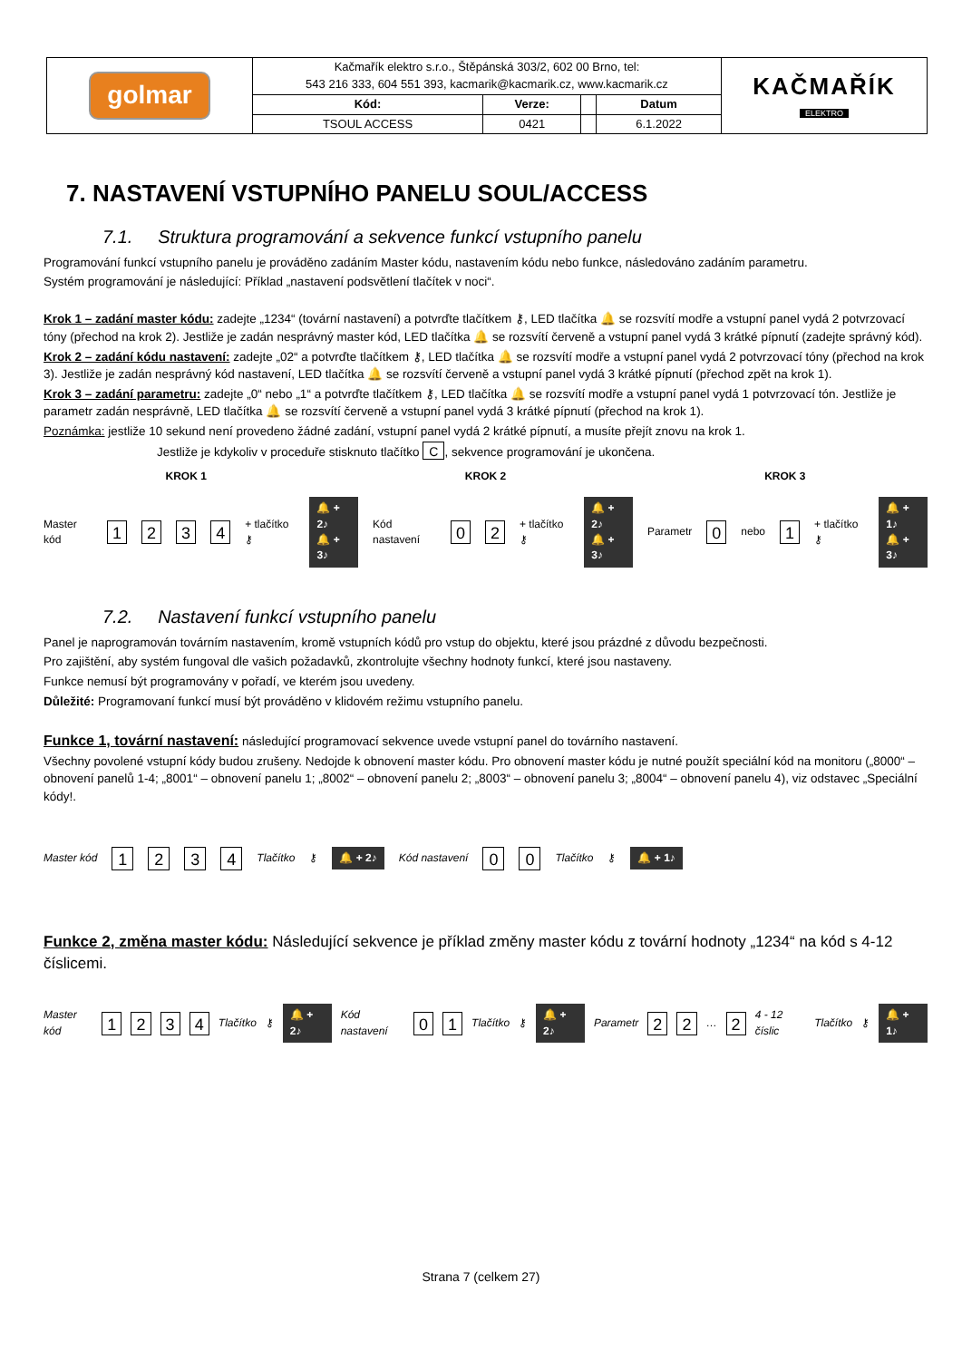| golmar | Kačmařík elektro s.r.o., Štěpánská 303/2, 602 00 Brno, tel: 543 216 333, 604 551 393, kacmarik@kacmarik.cz, www.kacmarik.cz | | | | KAČMAŘÍK ELEKTRO |
| | Kód: | Verze: | | Datum | |
| | TSOUL ACCESS | 0421 | | 6.1.2022 | |
7. NASTAVENÍ VSTUPNÍHO PANELU SOUL/ACCESS
7.1. Struktura programování a sekvence funkcí vstupního panelu
Programování funkcí vstupního panelu je prováděno zadáním Master kódu, nastavením kódu nebo funkce, následováno zadáním parametru.
Systém programování je následující: Příklad „nastavení podsvětlení tlačítek v noci“.
Krok 1 – zadání master kódu: zadejte „1234“ (tovární nastavení) a potvrďte tlačítkem ⚷, LED tlačítka 🔔 se rozsvítí modře a vstupní panel vydá 2 potvrzovací tóny (přechod na krok 2). Jestliže je zadán nesprávný master kód, LED tlačítka 🔔 se rozsvítí červeně a vstupní panel vydá 3 krátké pípnutí (zadejte správný kód).
Krok 2 – zadání kódu nastavení: zadejte „02“ a potvrďte tlačítkem ⚷, LED tlačítka 🔔 se rozsvítí modře a vstupní panel vydá 2 potvrzovací tóny (přechod na krok 3). Jestliže je zadán nesprávný kód nastavení, LED tlačítka 🔔 se rozsvítí červeně a vstupní panel vydá 3 krátké pípnutí (přechod zpět na krok 1).
Krok 3 – zadání parametru: zadejte „0“ nebo „1“ a potvrďte tlačítkem ⚷, LED tlačítka 🔔 se rozsvítí modře a vstupní panel vydá 1 potvrzovací tón. Jestliže je parametr zadán nesprávně, LED tlačítka 🔔 se rozsvítí červeně a vstupní panel vydá 3 krátké pípnutí (přechod na krok 1).
Poznámka: jestliže 10 sekund není provedeno žádné zadání, vstupní panel vydá 2 krátké pípnutí, a musíte přejít znovu na krok 1.
Jestliže je kdykoliv v proceduře stisknuto tlačítko C, sekvence programování je ukončena.
KROK 1 KROK 2 KROK 3
Master kód 1234 + tlačítko ⚷ 🔔 + 2♪
🔔 + 3♪ Kód nastavení 02 + tlačítko ⚷ 🔔 + 2♪
🔔 + 3♪ Parametr 0 nebo 1 + tlačítko ⚷ 🔔 + 1♪
🔔 + 3♪
7.2. Nastavení funkcí vstupního panelu
Panel je naprogramován továrním nastavením, kromě vstupních kódů pro vstup do objektu, které jsou prázdné z důvodu bezpečnosti.
Pro zajištění, aby systém fungoval dle vašich požadavků, zkontrolujte všechny hodnoty funkcí, které jsou nastaveny.
Funkce nemusí být programovány v pořadí, ve kterém jsou uvedeny.
Důležité: Programovaní funkcí musí být prováděno v klidovém režimu vstupního panelu.
Funkce 1, tovární nastavení: následující programovací sekvence uvede vstupní panel do továrního nastavení.
Všechny povolené vstupní kódy budou zrušeny. Nedojde k obnovení master kódu. Pro obnovení master kódu je nutné použít speciální kód na monitoru („8000“ – obnovení panelů 1-4; „8001“ – obnovení panelu 1; „8002“ – obnovení panelu 2; „8003“ – obnovení panelu 3; „8004“ – obnovení panelu 4), viz odstavec „Speciální kódy!.
Master kód 1234 Tlačítko ⚷ 🔔 + 2♪ Kód nastavení 00 Tlačítko ⚷ 🔔 + 1♪
Funkce 2, změna master kódu: Následující sekvence je příklad změny master kódu z tovární hodnoty „1234“ na kód s 4-12 číslicemi.
Master kód 1234 Tlačítko ⚷ 🔔 + 2♪ Kód nastavení 01 Tlačítko ⚷ 🔔 + 2♪ Parametr 22 … 2 4 - 12 číslic Tlačítko ⚷ 🔔 + 1♪
Strana 7 (celkem 27)